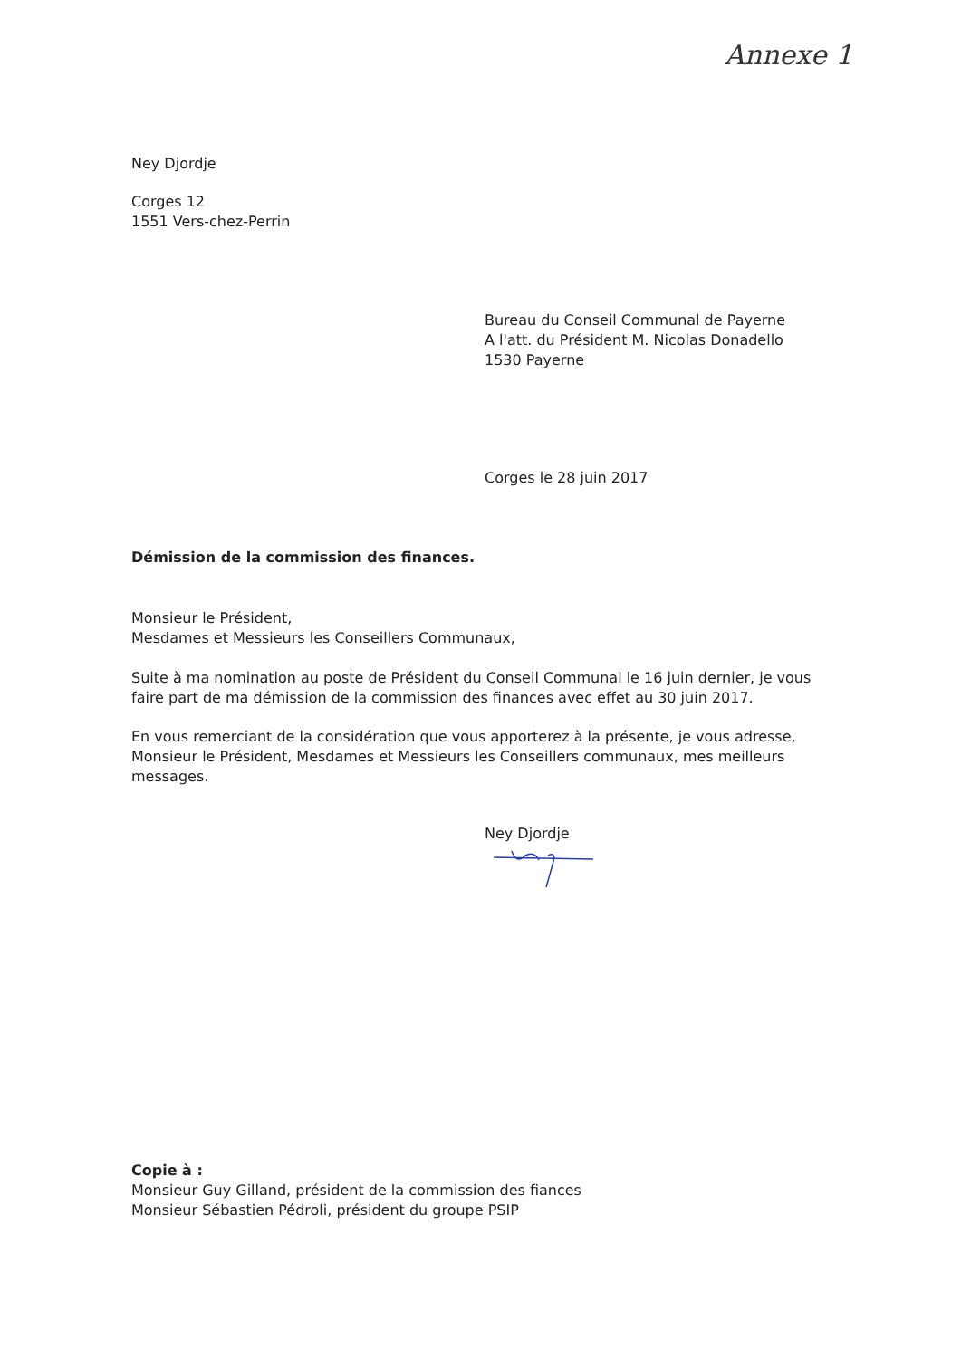Annexe 1
Ney Djordje
Corges 12
1551 Vers-chez-Perrin
Bureau du Conseil Communal de Payerne
A l'att. du Président M. Nicolas Donadello
1530 Payerne
Corges le 28 juin 2017
Démission de la commission des finances.
Monsieur le Président,
Mesdames et Messieurs les Conseillers Communaux,
Suite à ma nomination au poste de Président du Conseil Communal le 16 juin dernier, je vous faire part de ma démission de la commission des finances avec effet au 30 juin 2017.
En vous remerciant de la considération que vous apporterez à la présente, je vous adresse, Monsieur le Président, Mesdames et Messieurs les Conseillers communaux, mes meilleurs messages.
Ney Djordje
Copie à :
Monsieur Guy Gilland, président de la commission des fiances
Monsieur Sébastien Pédroli, président du groupe PSIP